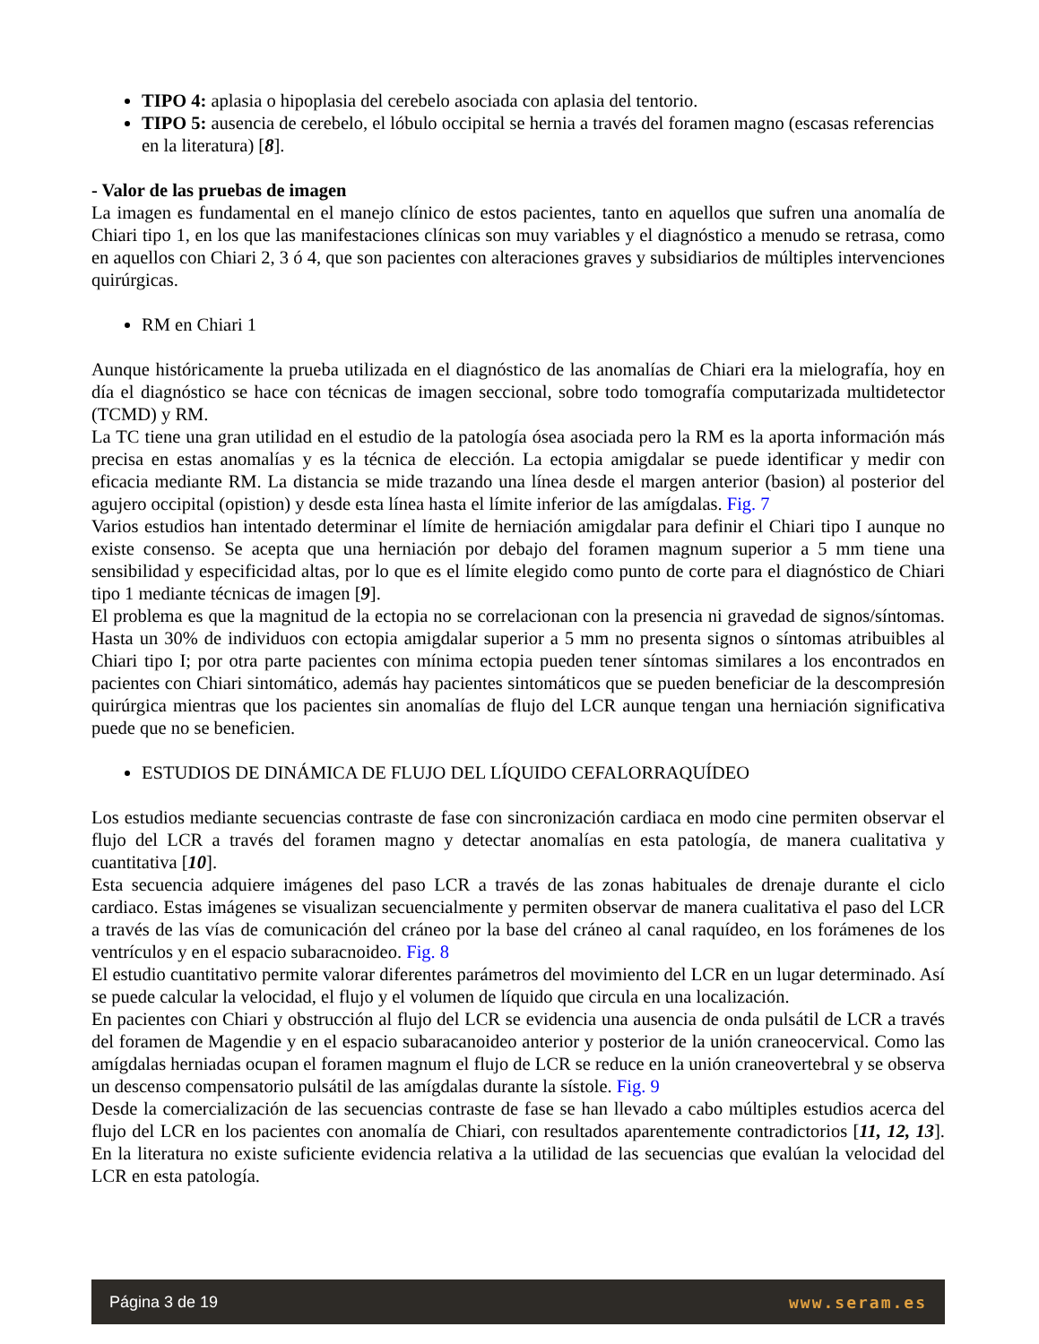TIPO 4: aplasia o hipoplasia del cerebelo asociada con aplasia del tentorio.
TIPO 5: ausencia de cerebelo, el lóbulo occipital se hernia a través del foramen magno (escasas referencias en la literatura) [8].
- Valor de las pruebas de imagen
La imagen es fundamental en el manejo clínico de estos pacientes, tanto en aquellos que sufren una anomalía de Chiari tipo 1, en los que las manifestaciones clínicas son muy variables y el diagnóstico a menudo se retrasa, como en aquellos con Chiari 2, 3 ó 4, que son pacientes con alteraciones graves y subsidiarios de múltiples intervenciones quirúrgicas.
RM en Chiari 1
Aunque históricamente la prueba utilizada en el diagnóstico de las anomalías de Chiari era la mielografía, hoy en día el diagnóstico se hace con técnicas de imagen seccional, sobre todo tomografía computarizada multidetector (TCMD) y RM.
La TC tiene una gran utilidad en el estudio de la patología ósea asociada pero la RM es la aporta información más precisa en estas anomalías y es la técnica de elección. La ectopia amigdalar se puede identificar y medir con eficacia mediante RM. La distancia se mide trazando una línea desde el margen anterior (basion) al posterior del agujero occipital (opistion) y desde esta línea hasta el límite inferior de las amígdalas. Fig. 7
Varios estudios han intentado determinar el límite de herniación amigdalar para definir el Chiari tipo I aunque no existe consenso. Se acepta que una herniación por debajo del foramen magnum superior a 5 mm tiene una sensibilidad y especificidad altas, por lo que es el límite elegido como punto de corte para el diagnóstico de Chiari tipo 1 mediante técnicas de imagen [9].
El problema es que la magnitud de la ectopia no se correlacionan con la presencia ni gravedad de signos/síntomas. Hasta un 30% de individuos con ectopia amigdalar superior a 5 mm no presenta signos o síntomas atribuibles al Chiari tipo I; por otra parte pacientes con mínima ectopia pueden tener síntomas similares a los encontrados en pacientes con Chiari sintomático, además hay pacientes sintomáticos que se pueden beneficiar de la descompresión quirúrgica mientras que los pacientes sin anomalías de flujo del LCR aunque tengan una herniación significativa puede que no se beneficien.
ESTUDIOS DE DINÁMICA DE FLUJO DEL LÍQUIDO CEFALORRAQUÍDEO
Los estudios mediante secuencias contraste de fase con sincronización cardiaca en modo cine permiten observar el flujo del LCR a través del foramen magno y detectar anomalías en esta patología, de manera cualitativa y cuantitativa [10].
Esta secuencia adquiere imágenes del paso LCR a través de las zonas habituales de drenaje durante el ciclo cardiaco. Estas imágenes se visualizan secuencialmente y permiten observar de manera cualitativa el paso del LCR a través de las vías de comunicación del cráneo por la base del cráneo al canal raquídeo, en los forámenes de los ventrículos y en el espacio subaracnoideo. Fig. 8
El estudio cuantitativo permite valorar diferentes parámetros del movimiento del LCR en un lugar determinado. Así se puede calcular la velocidad, el flujo y el volumen de líquido que circula en una localización.
En pacientes con Chiari y obstrucción al flujo del LCR se evidencia una ausencia de onda pulsátil de LCR a través del foramen de Magendie y en el espacio subaracanoideo anterior y posterior de la unión craneocervical. Como las amígdalas herniadas ocupan el foramen magnum el flujo de LCR se reduce en la unión craneovertebral y se observa un descenso compensatorio pulsátil de las amígdalas durante la sístole. Fig. 9
Desde la comercialización de las secuencias contraste de fase se han llevado a cabo múltiples estudios acerca del flujo del LCR en los pacientes con anomalía de Chiari, con resultados aparentemente contradictorios [11, 12, 13]. En la literatura no existe suficiente evidencia relativa a la utilidad de las secuencias que evalúan la velocidad del LCR en esta patología.
Página 3 de 19 www.seram.es